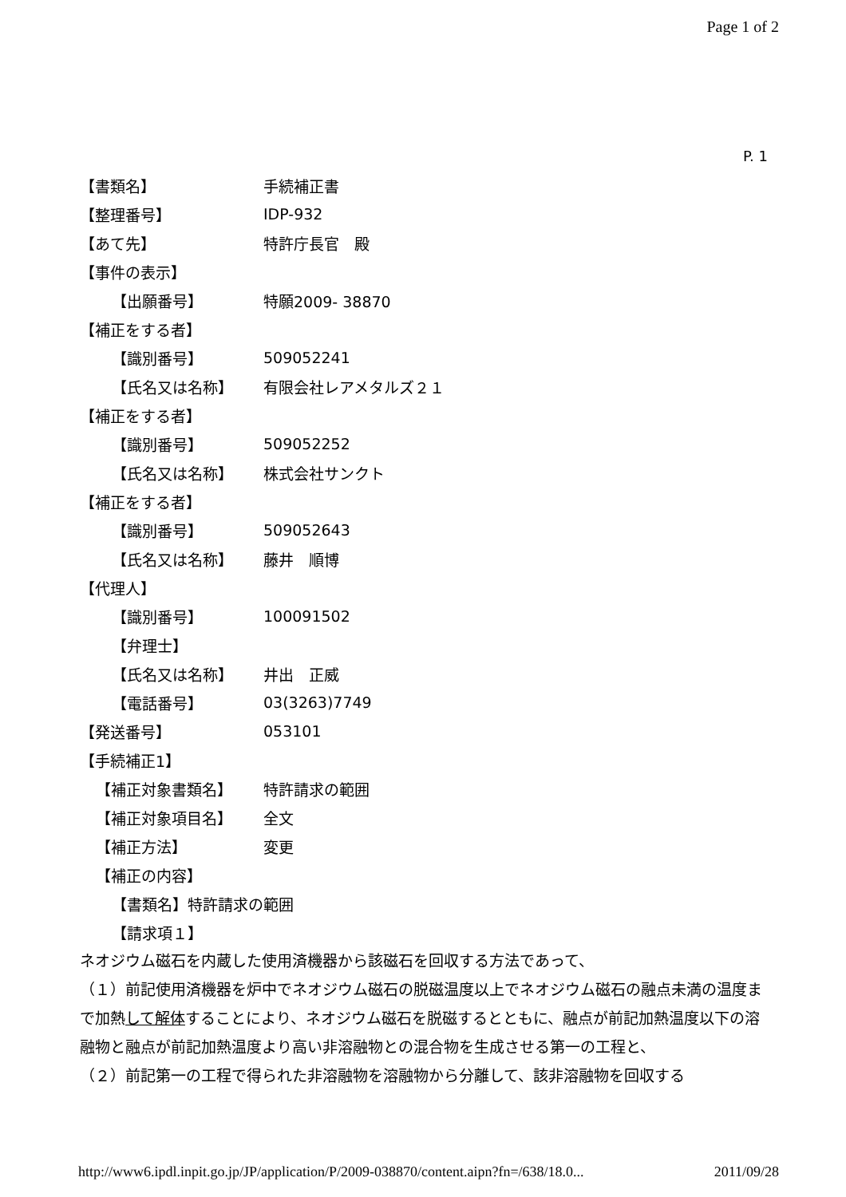Page 1 of 2
P. 1
【書類名】 手続補正書
【整理番号】 IDP-932
【あて先】 特許庁長官　殿
【事件の表示】
【出願番号】 特願2009- 38870
【補正をする者】
【識別番号】 509052241
【氏名又は名称】 有限会社レアメタルズ２１
【補正をする者】
【識別番号】 509052252
【氏名又は名称】 株式会社サンクト
【補正をする者】
【識別番号】 509052643
【氏名又は名称】 藤井　順博
【代理人】
【識別番号】 100091502
【弁理士】
【氏名又は名称】 井出　正威
【電話番号】 03(3263)7749
【発送番号】 053101
【手続補正1】
【補正対象書類名】 特許請求の範囲
【補正対象項目名】 全文
【補正方法】 変更
【補正の内容】
【書類名】特許請求の範囲
【請求項１】
ネオジウム磁石を内蔵した使用済機器から該磁石を回収する方法であって、
（１）前記使用済機器を炉中でネオジウム磁石の脱磁温度以上でネオジウム磁石の融点未満の温度まで加熱して解体することにより、ネオジウム磁石を脱磁するとともに、融点が前記加熱温度以下の溶融物と融点が前記加熱温度より高い非溶融物との混合物を生成させる第一の工程と、
（２）前記第一の工程で得られた非溶融物を溶融物から分離して、該非溶融物を回収する
http://www6.ipdl.inpit.go.jp/JP/application/P/2009-038870/content.aipn?fn=/638/18.0... 2011/09/28